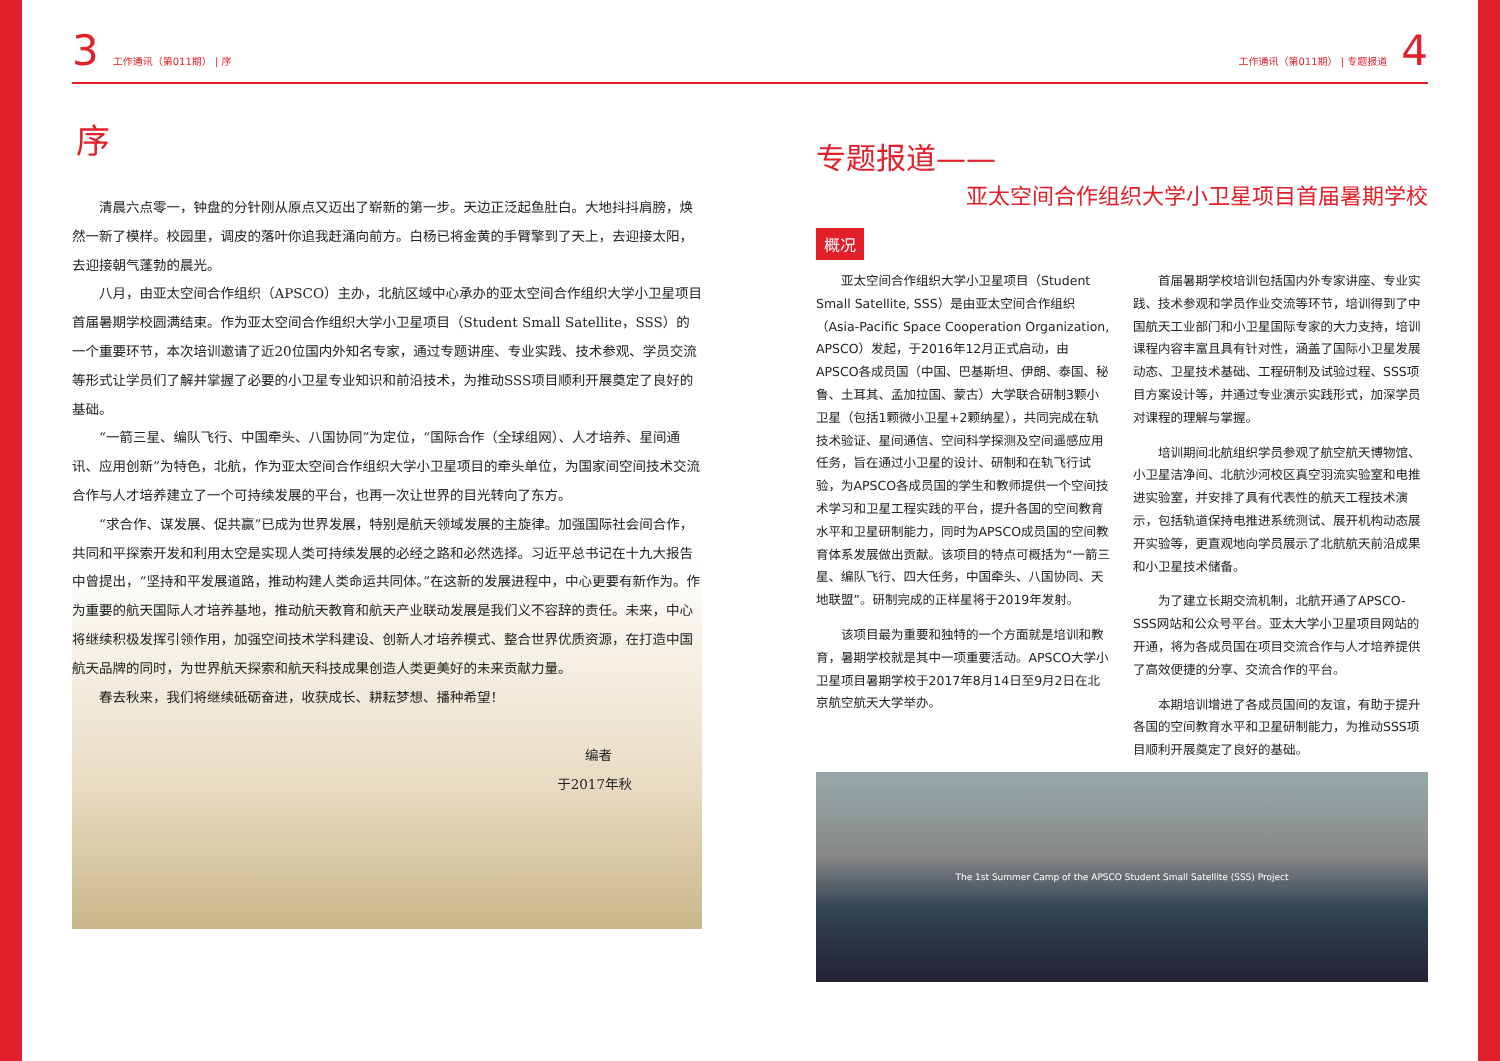3 工作通讯（第011期） | 序
工作通讯（第011期） | 专题报道 4
序
清晨六点零一，钟盘的分针刚从原点又迈出了崭新的第一步。天边正泛起鱼肚白。大地抖抖肩膀，焕然一新了模样。校园里，调皮的落叶你追我赶涌向前方。白杨已将金黄的手臂擎到了天上，去迎接太阳，去迎接朝气蓬勃的晨光。
八月，由亚太空间合作组织（APSCO）主办，北航区域中心承办的亚太空间合作组织大学小卫星项目首届暑期学校圆满结束。作为亚太空间合作组织大学小卫星项目（Student Small Satellite，SSS）的一个重要环节，本次培训邀请了近20位国内外知名专家，通过专题讲座、专业实践、技术参观、学员交流等形式让学员们了解并掌握了必要的小卫星专业知识和前沿技术，为推动SSS项目顺利开展奠定了良好的基础。
“一箭三星、编队飞行、中国牵头、八国协同”为定位，“国际合作（全球组网）、人才培养、星间通讯、应用创新”为特色，北航，作为亚太空间合作组织大学小卫星项目的牵头单位，为国家间空间技术交流合作与人才培养建立了一个可持续发展的平台，也再一次让世界的目光转向了东方。
“求合作、谋发展、促共赢”已成为世界发展，特别是航天领域发展的主旋律。加强国际社会间合作，共同和平探索开发和利用太空是实现人类可持续发展的必经之路和必然选择。习近平总书记在十九大报告中曾提出，“坚持和平发展道路，推动构建人类命运共同体。”在这新的发展进程中，中心更要有新作为。作为重要的航天国际人才培养基地，推动航天教育和航天产业联动发展是我们义不容辞的责任。未来，中心将继续积极发挥引领作用，加强空间技术学科建设、创新人才培养模式、整合世界优质资源，在打造中国航天品牌的同时，为世界航天探索和航天科技成果创造人类更美好的未来贡献力量。
春去秋来，我们将继续砥砺奋进，收获成长、耕耘梦想、播种希望！
编者
于2017年秋
专题报道——
亚太空间合作组织大学小卫星项目首届暑期学校
概况
亚太空间合作组织大学小卫星项目（Student Small Satellite, SSS）是由亚太空间合作组织（Asia-Pacific Space Cooperation Organization, APSCO）发起，于2016年12月正式启动，由APSCO各成员国（中国、巴基斯坦、伊朗、泰国、秘鲁、土耳其、孟加拉国、蒙古）大学联合研制3颗小卫星（包括1颗微小卫星+2颗纳星），共同完成在轨技术验证、星间通信、空间科学探测及空间遥感应用任务，旨在通过小卫星的设计、研制和在轨飞行试验，为APSCO各成员国的学生和教师提供一个空间技术学习和卫星工程实践的平台，提升各国的空间教育水平和卫星研制能力，同时为APSCO成员国的空间教育体系发展做出贡献。该项目的特点可概括为“一箭三星、编队飞行、四大任务，中国牵头、八国协同、天地联盟”。研制完成的正样星将于2019年发射。
该项目最为重要和独特的一个方面就是培训和教育，暑期学校就是其中一项重要活动。APSCO大学小卫星项目暑期学校于2017年8月14日至9月2日在北京航空航天大学举办。
首届暑期学校培训包括国内外专家讲座、专业实践、技术参观和学员作业交流等环节，培训得到了中国航天工业部门和小卫星国际专家的大力支持，培训课程内容丰富且具有针对性，涵盖了国际小卫星发展动态、卫星技术基础、工程研制及试验过程、SSS项目方案设计等，并通过专业演示实践形式，加深学员对课程的理解与掌握。
培训期间北航组织学员参观了航空航天博物馆、小卫星洁净间、北航沙河校区真空羽流实验室和电推进实验室，并安排了具有代表性的航天工程技术演示，包括轨道保持电推进系统测试、展开机构动态展开实验等，更直观地向学员展示了北航航天前沿成果和小卫星技术储备。
为了建立长期交流机制，北航开通了APSCO-SSS网站和公众号平台。亚太大学小卫星项目网站的开通，将为各成员国在项目交流合作与人才培养提供了高效便捷的分享、交流合作的平台。
本期培训增进了各成员国间的友谊，有助于提升各国的空间教育水平和卫星研制能力，为推动SSS项目顺利开展奠定了良好的基础。
The 1st Summer Camp of the APSCO Student Small Satellite (SSS) Project